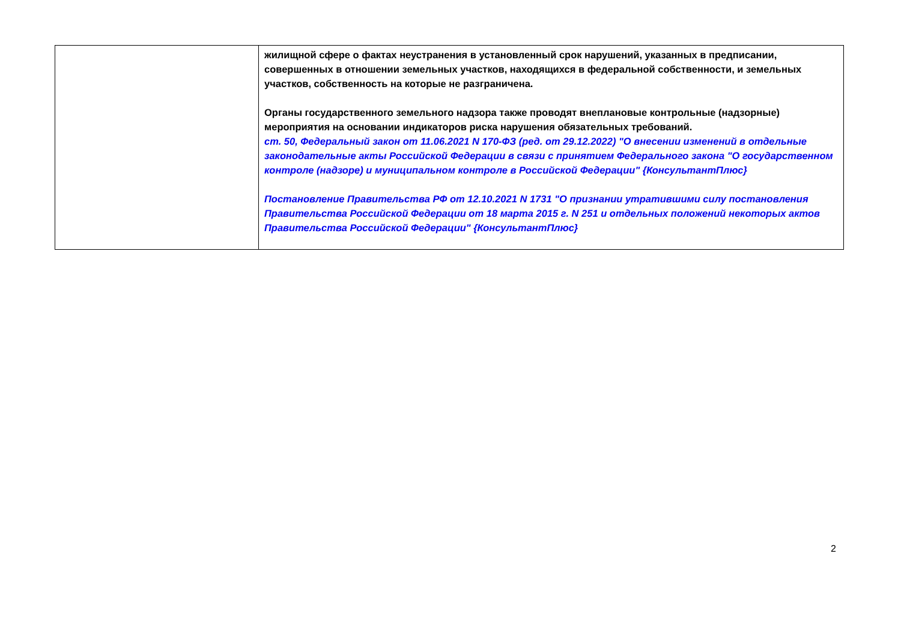| | жилищной сфере о фактах неустранения в установленный срок нарушений, указанных в предписании, совершенных в отношении земельных участков, находящихся в федеральной собственности, и земельных участков, собственность на которые не разграничена. Органы государственного земельного надзора также проводят внеплановые контрольные (надзорные) мероприятия на основании индикаторов риска нарушения обязательных требований. ст. 50, Федеральный закон от 11.06.2021 N 170-ФЗ (ред. от 29.12.2022) "О внесении изменений в отдельные законодательные акты Российской Федерации в связи с принятием Федерального закона "О государственном контроле (надзоре) и муниципальном контроле в Российской Федерации" {КонсультантПлюс} Постановление Правительства РФ от 12.10.2021 N 1731 "О признании утратившими силу постановления Правительства Российской Федерации от 18 марта 2015 г. N 251 и отдельных положений некоторых актов Правительства Российской Федерации" {КонсультантПлюс} |
2